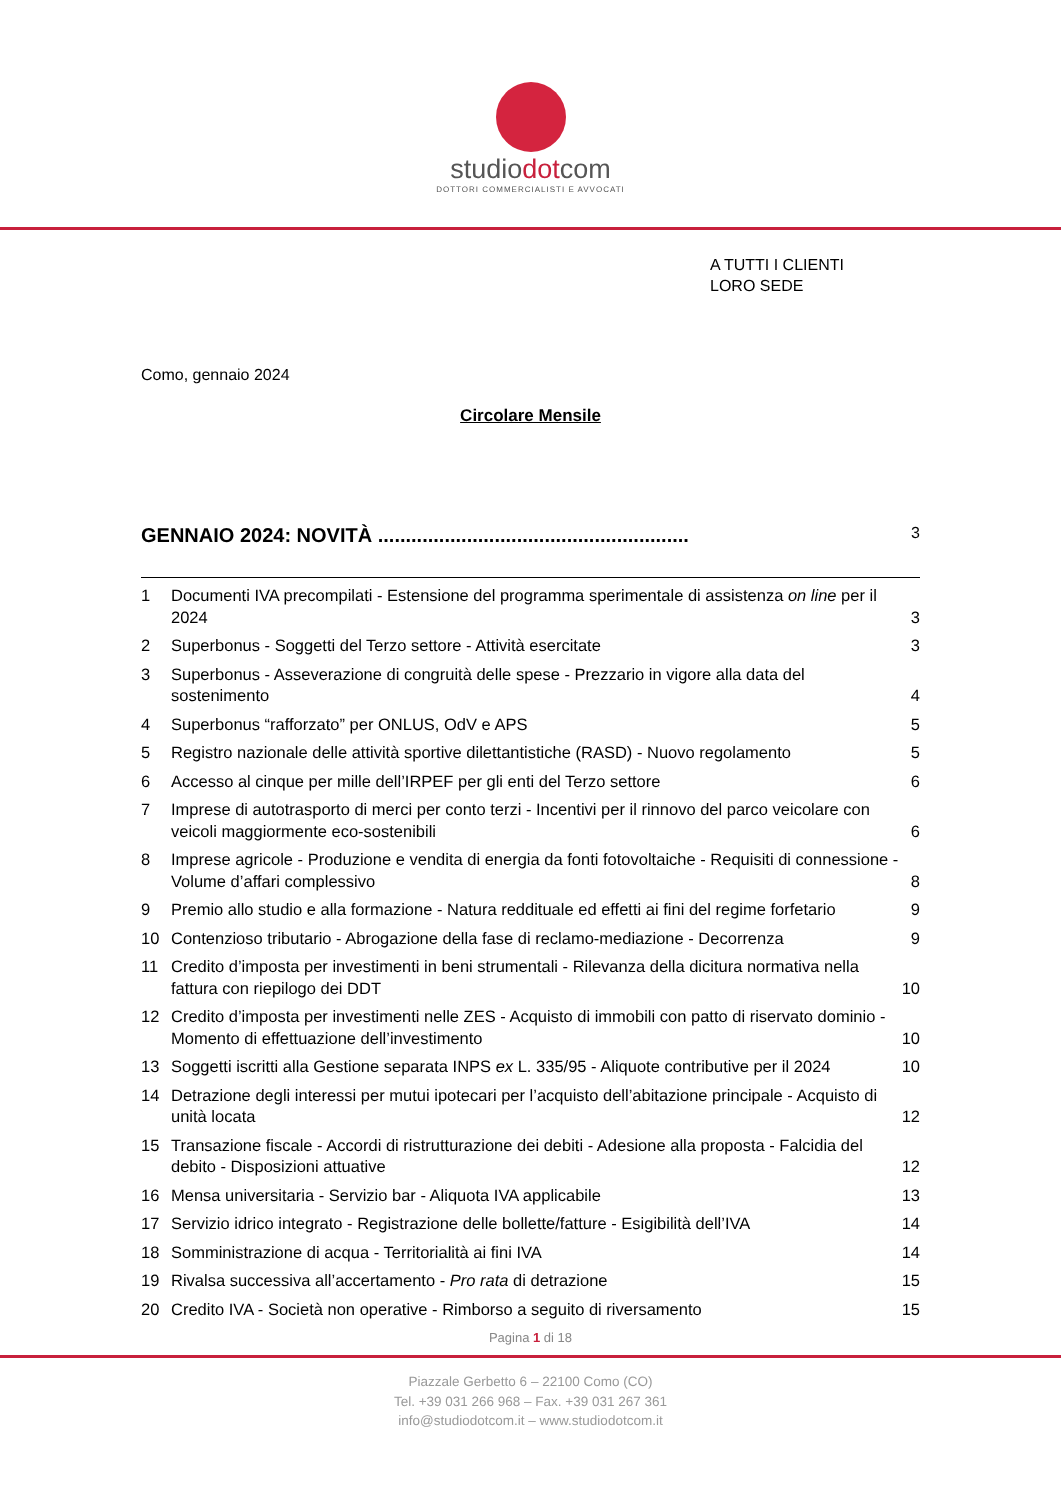studiodotcom
DOTTORI COMMERCIALISTI E AVVOCATI
A TUTTI I CLIENTI
LORO SEDE
Como, gennaio 2024
Circolare Mensile
GENNAIO 2024: NOVITÀ ........................................................ 3
1 Documenti IVA precompilati - Estensione del programma sperimentale di assistenza on line per il 2024 3
2 Superbonus - Soggetti del Terzo settore - Attività esercitate 3
3 Superbonus - Asseverazione di congruità delle spese - Prezzario in vigore alla data del sostenimento 4
4 Superbonus “rafforzato” per ONLUS, OdV e APS 5
5 Registro nazionale delle attività sportive dilettantistiche (RASD) - Nuovo regolamento 5
6 Accesso al cinque per mille dell’IRPEF per gli enti del Terzo settore 6
7 Imprese di autotrasporto di merci per conto terzi - Incentivi per il rinnovo del parco veicolare con veicoli maggiormente eco-sostenibili 6
8 Imprese agricole - Produzione e vendita di energia da fonti fotovoltaiche - Requisiti di connessione - Volume d’affari complessivo 8
9 Premio allo studio e alla formazione - Natura reddituale ed effetti ai fini del regime forfetario 9
10 Contenzioso tributario - Abrogazione della fase di reclamo-mediazione - Decorrenza 9
11 Credito d’imposta per investimenti in beni strumentali - Rilevanza della dicitura normativa nella fattura con riepilogo dei DDT 10
12 Credito d’imposta per investimenti nelle ZES - Acquisto di immobili con patto di riservato dominio - Momento di effettuazione dell’investimento 10
13 Soggetti iscritti alla Gestione separata INPS ex L. 335/95 - Aliquote contributive per il 2024 10
14 Detrazione degli interessi per mutui ipotecari per l’acquisto dell’abitazione principale - Acquisto di unità locata 12
15 Transazione fiscale - Accordi di ristrutturazione dei debiti - Adesione alla proposta - Falcidia del debito - Disposizioni attuative 12
16 Mensa universitaria - Servizio bar - Aliquota IVA applicabile 13
17 Servizio idrico integrato - Registrazione delle bollette/fatture - Esigibilità dell’IVA 14
18 Somministrazione di acqua - Territorialità ai fini IVA 14
19 Rivalsa successiva all’accertamento - Pro rata di detrazione 15
20 Credito IVA - Società non operative - Rimborso a seguito di riversamento 15
Pagina 1 di 18
Piazzale Gerbetto 6 – 22100 Como (CO)
Tel. +39 031 266 968 – Fax. +39 031 267 361
info@studiodotcom.it – www.studiodotcom.it